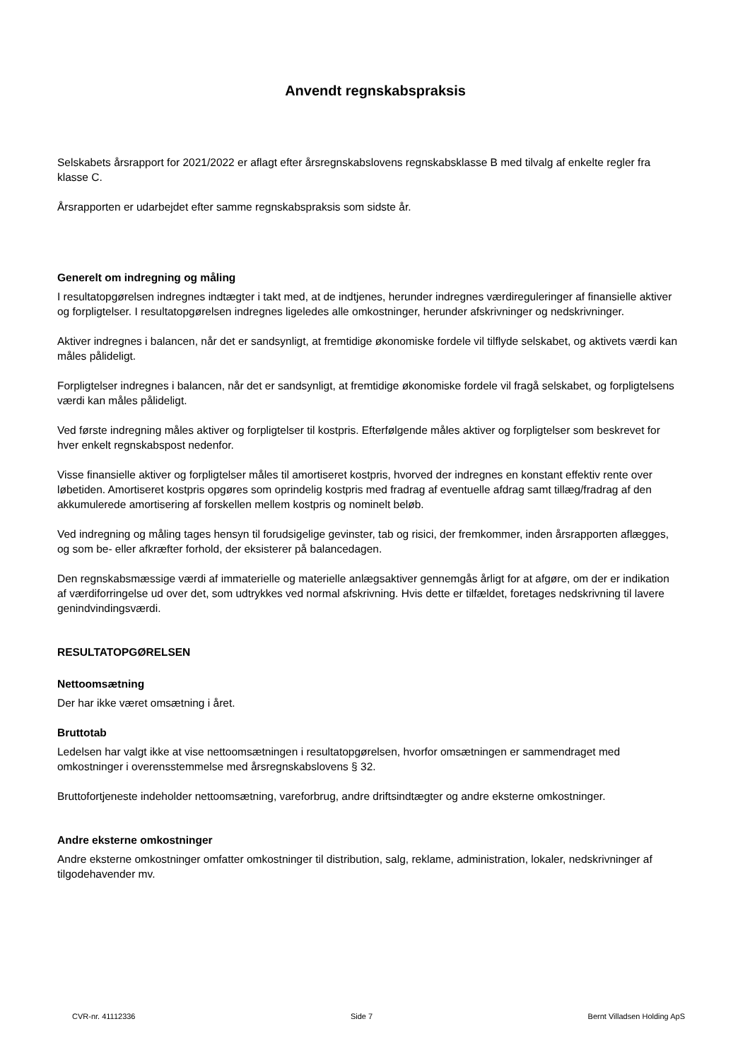Anvendt regnskabspraksis
Selskabets årsrapport for 2021/2022 er aflagt efter årsregnskabslovens regnskabsklasse B med tilvalg af enkelte regler fra klasse C.
Årsrapporten er udarbejdet efter samme regnskabspraksis som sidste år.
Generelt om indregning og måling
I resultatopgørelsen indregnes indtægter i takt med, at de indtjenes, herunder indregnes værdireguleringer af finansielle aktiver og forpligtelser. I resultatopgørelsen indregnes ligeledes alle omkostninger, herunder afskrivninger og nedskrivninger.
Aktiver indregnes i balancen, når det er sandsynligt, at fremtidige økonomiske fordele vil tilflyde selskabet, og aktivets værdi kan måles pålideligt.
Forpligtelser indregnes i balancen, når det er sandsynligt, at fremtidige økonomiske fordele vil fragå selskabet, og forpligtelsens værdi kan måles pålideligt.
Ved første indregning måles aktiver og forpligtelser til kostpris. Efterfølgende måles aktiver og forpligtelser som beskrevet for hver enkelt regnskabspost nedenfor.
Visse finansielle aktiver og forpligtelser måles til amortiseret kostpris, hvorved der indregnes en konstant effektiv rente over løbetiden. Amortiseret kostpris opgøres som oprindelig kostpris med fradrag af eventuelle afdrag samt tillæg/fradrag af den akkumulerede amortisering af forskellen mellem kostpris og nominelt beløb.
Ved indregning og måling tages hensyn til forudsigelige gevinster, tab og risici, der fremkommer, inden årsrapporten aflægges, og som be- eller afkræfter forhold, der eksisterer på balancedagen.
Den regnskabsmæssige værdi af immaterielle og materielle anlægsaktiver gennemgås årligt for at afgøre, om der er indikation af værdiforringelse ud over det, som udtrykkes ved normal afskrivning. Hvis dette er tilfældet, foretages nedskrivning til lavere genindvindingsværdi.
RESULTATOPGØRELSEN
Nettoomsætning
Der har ikke været omsætning i året.
Bruttotab
Ledelsen har valgt ikke at vise nettoomsætningen i resultatopgørelsen, hvorfor omsætningen er sammendraget med omkostninger i overensstemmelse med årsregnskabslovens § 32.
Bruttofortjeneste indeholder nettoomsætning, vareforbrug, andre driftsindtægter og andre eksterne omkostninger.
Andre eksterne omkostninger
Andre eksterne omkostninger omfatter omkostninger til distribution, salg, reklame, administration, lokaler, nedskrivninger af tilgodehavender mv.
CVR-nr. 41112336 Side 7 Bernt Villadsen Holding ApS